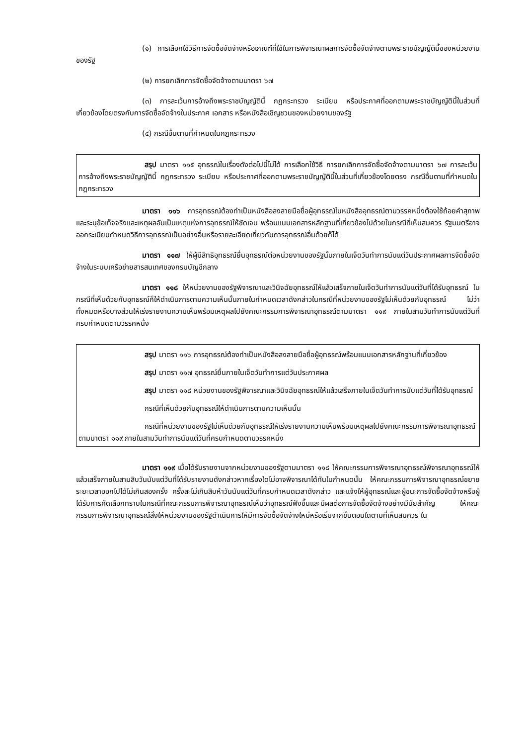(๑) การเลือกใช้วิธีการจัดซื้อจัดจ้างหรือเกณฑ์ที่ใช้ในการพิจารณาผลการจัดซื้อจัดจ้างตามพระราชบัญญัตินี้ของหน่วยงานของรัฐ
(๒) การยกเลิกการจัดซื้อจัดจ้างตามมาตรา ๖๗
(๓) การละเว้นการอ้างถึงพระราชบัญญัตินี้ กฎกระทรวง ระเบียบ หรือประกาศที่ออกตามพระราชบัญญัตินี้ในส่วนที่เกี่ยวข้องโดยตรงกับการจัดซื้อจัดจ้างในประกาศ เอกสาร หรือหนังสือเชิญชวนของหน่วยงานของรัฐ
(๔) กรณีอื่นตามที่กำหนดในกฎกระทรวง
สรุป มาตรา ๑๑๕ อุทธรณ์ในเรื่องดังต่อไปนี้ไม่ได้ การเลือกใช้วิธี การยกเลิกการจัดซื้อจัดจ้างตามมาตรา ๖๗ การละเว้นการอ้างถึงพระราชบัญญัตินี้ กฎกระทรวง ระเบียบ หรือประกาศที่ออกตามพระราชบัญญัตินี้ในส่วนที่เกี่ยวข้องโดยตรง กรณีอื่นตามที่กำหนดในกฎกระทรวง
มาตรา ๑๑๖ การอุทธรณ์ต้องทำเป็นหนังสือลงลายมือชื่อผู้อุทธรณ์ในหนังสืออุทธรณ์ตามวรรคหนึ่งต้องใช้ถ้อยคำสุภาพ และระบุข้อเท็จจริงและเหตุผลอันเป็นเหตุแห่งการอุทธรณ์ให้ชัดเจน พร้อมแนบเอกสารหลักฐานที่เกี่ยวข้องไปด้วยในกรณีที่เห็นสมควร รัฐมนตรีอาจออกระเบียบกำหนดวิธีการอุทธรณ์เป็นอย่างอื่นหรือรายละเอียดเกี่ยวกับการอุทธรณ์อื่นด้วยก็ได้
มาตรา ๑๑๗ ให้ผู้มีสิทธิอุทธรณ์ยื่นอุทธรณ์ต่อหน่วยงานของรัฐนั้นภายในเจ็ดวันทำการนับแต่วันประกาศผลการจัดซื้อจัดจ้างในระบบเครือข่ายสารสนเทศของกรมบัญชีกลาง
มาตรา ๑๑๘ ให้หน่วยงานของรัฐพิจารณาและวินิจฉัยอุทธรณ์ให้แล้วเสร็จภายในเจ็ดวันทำการนับแต่วันที่ได้รับอุทธรณ์ ในกรณีที่เห็นด้วยกับอุทธรณ์ก็ให้ดำเนินการตามความเห็นนั้นภายในกำหนดเวลาดังกล่าวในกรณีที่หน่วยงานของรัฐไม่เห็นด้วยกับอุทธรณ์ ไม่ว่าทั้งหมดหรือบางส่วนให้เร่งรายงานความเห็นพร้อมเหตุผลไปยังคณะกรรมการพิจารณาอุทธรณ์ตามมาตรา ๑๑๙ ภายในสามวันทำการนับแต่วันที่ครบกำหนดตามวรรคหนึ่ง
สรุป มาตรา ๑๑๖ การอุทธรณ์ต้องทำเป็นหนังสือลงลายมือชื่อผู้อุทธรณ์พร้อมแนบเอกสารหลักฐานที่เกี่ยวข้อง
สรุป มาตรา ๑๑๗ อุทธรณ์ยื่นภายในเจ็ดวันทำการแต่วันประกาศผล
สรุป มาตรา ๑๑๘ หน่วยงานของรัฐพิจารณาและวินิจฉัยอุทธรณ์ให้แล้วเสร็จภายในเจ็ดวันทำการนับแต่วันที่ได้รับอุทธรณ์
กรณีที่เห็นด้วยกับอุทธรณ์ให้ดำเนินการตามความเห็นนั้น
กรณีที่หน่วยงานของรัฐไม่เห็นด้วยกับอุทธรณ์ให้เร่งรายงานความเห็นพร้อมเหตุผลไปยังคณะกรรมการพิจารณาอุทธรณ์ตามมาตรา ๑๑๙ ภายในสามวันทำการนับแต่วันที่ครบกำหนดตามวรรคหนึ่ง
มาตรา ๑๑๙ เมื่อได้รับรายงานจากหน่วยงานของรัฐตามมาตรา ๑๑๘ ให้คณะกรรมการพิจารณาอุทธรณ์พิจารณาอุทธรณ์ให้แล้วเสร็จภายในสามสิบวันนับแต่วันที่ได้รับรายงานดังกล่าวหากเรื่องใดไม่อาจพิจารณาได้ทันในกำหนดนั้น ให้คณะกรรมการพิจารณาอุทธรณ์ขยายระยะเวลาออกไปได้ไม่เกินสองครั้ง ครั้งละไม่เกินสิบห้าวันนับแต่วันที่ครบกำหนดเวลาดังกล่าว และแจ้งให้ผู้อุทธรณ์และผู้ชนะการจัดซื้อจัดจ้างหรือผู้ได้รับการคัดเลือกทราบในกรณีที่คณะกรรมการพิจารณาอุทธรณ์เห็นว่าอุทธรณ์ฟังขึ้นและมีผลต่อการจัดซื้อจัดจ้างอย่างมีนัยสำคัญ ให้คณะกรรมการพิจารณาอุทธรณ์สั่งให้หน่วยงานของรัฐดำเนินการให้มีการจัดซื้อจัดจ้างใหม่หรือเริ่มจากขั้นตอนใดตามที่เห็นสมควร ใน